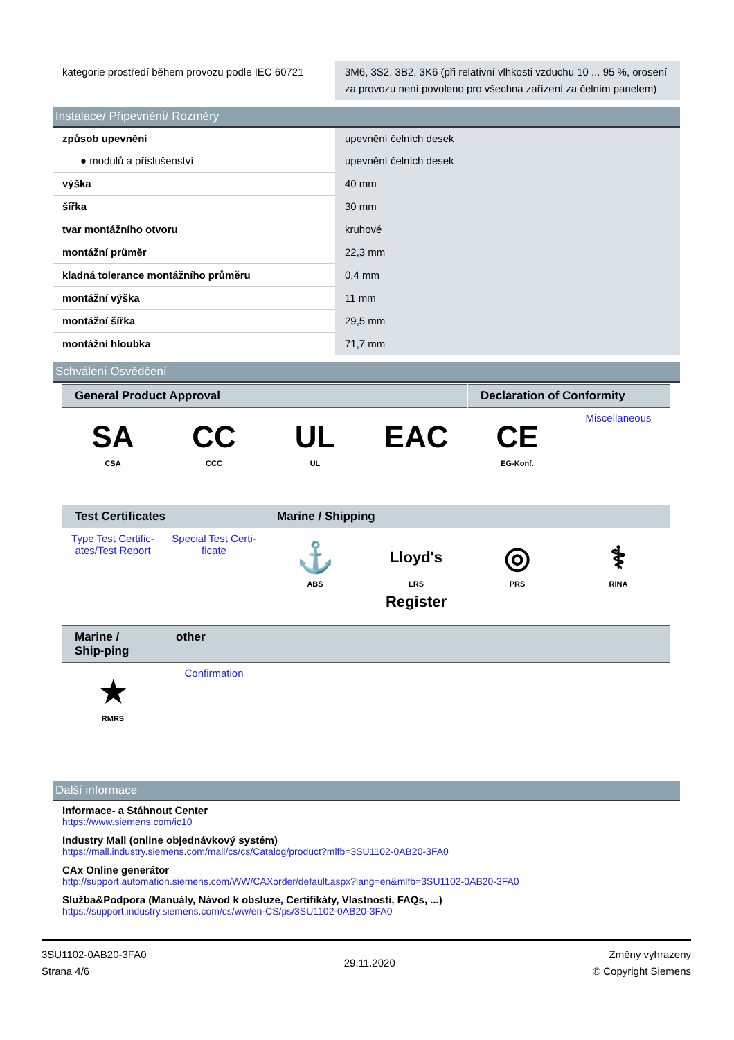| kategorie prostředí během provozu podle IEC 60721 | 3M6, 3S2, 3B2, 3K6 (při relativní vlhkosti vzduchu 10 ... 95 %, orosení za provozu není povoleno pro všechna zařízení za čelním panelem) |
Instalace/ Připevnění/ Rozměry
| způsob upevnění | upevnění čelních desek |
| ● modulů a příslušenství | upevnění čelních desek |
| výška | 40 mm |
| šířka | 30 mm |
| tvar montážního otvoru | kruhové |
| montážní průměr | 22,3 mm |
| kladná tolerance montážního průměru | 0,4 mm |
| montážní výška | 11 mm |
| montážní šířka | 29,5 mm |
| montážní hloubka | 71,7 mm |
Schválení Osvědčení
General Product Approval Declaration of Conformity
SA
CSA
CC
CCC
UL
UL
EAC CE
EG-Konf.
Miscellaneous
Test Certificates Marine / Shipping
Type Test Certific-ates/Test Report
Special Test Certi-ficate
⚓
ABS
Lloyd's Register
LRS
◎
PRS
⚕
RINA
Marine / Ship-ping
other
★
RMRS
Confirmation
Další informace
Informace- a Stáhnout Center
https://www.siemens.com/ic10
Industry Mall (online objednávkový systém)
https://mall.industry.siemens.com/mall/cs/cs/Catalog/product?mlfb=3SU1102-0AB20-3FA0
CAx Online generátor
http://support.automation.siemens.com/WW/CAXorder/default.aspx?lang=en&mlfb=3SU1102-0AB20-3FA0
Služba&Podpora (Manuály, Návod k obsluze, Certifikáty, Vlastnosti, FAQs, ...)
https://support.industry.siemens.com/cs/ww/en-CS/ps/3SU1102-0AB20-3FA0
3SU1102-0AB20-3FA0
Strana 4/6
29.11.2020
Změny vyhrazeny
© Copyright Siemens